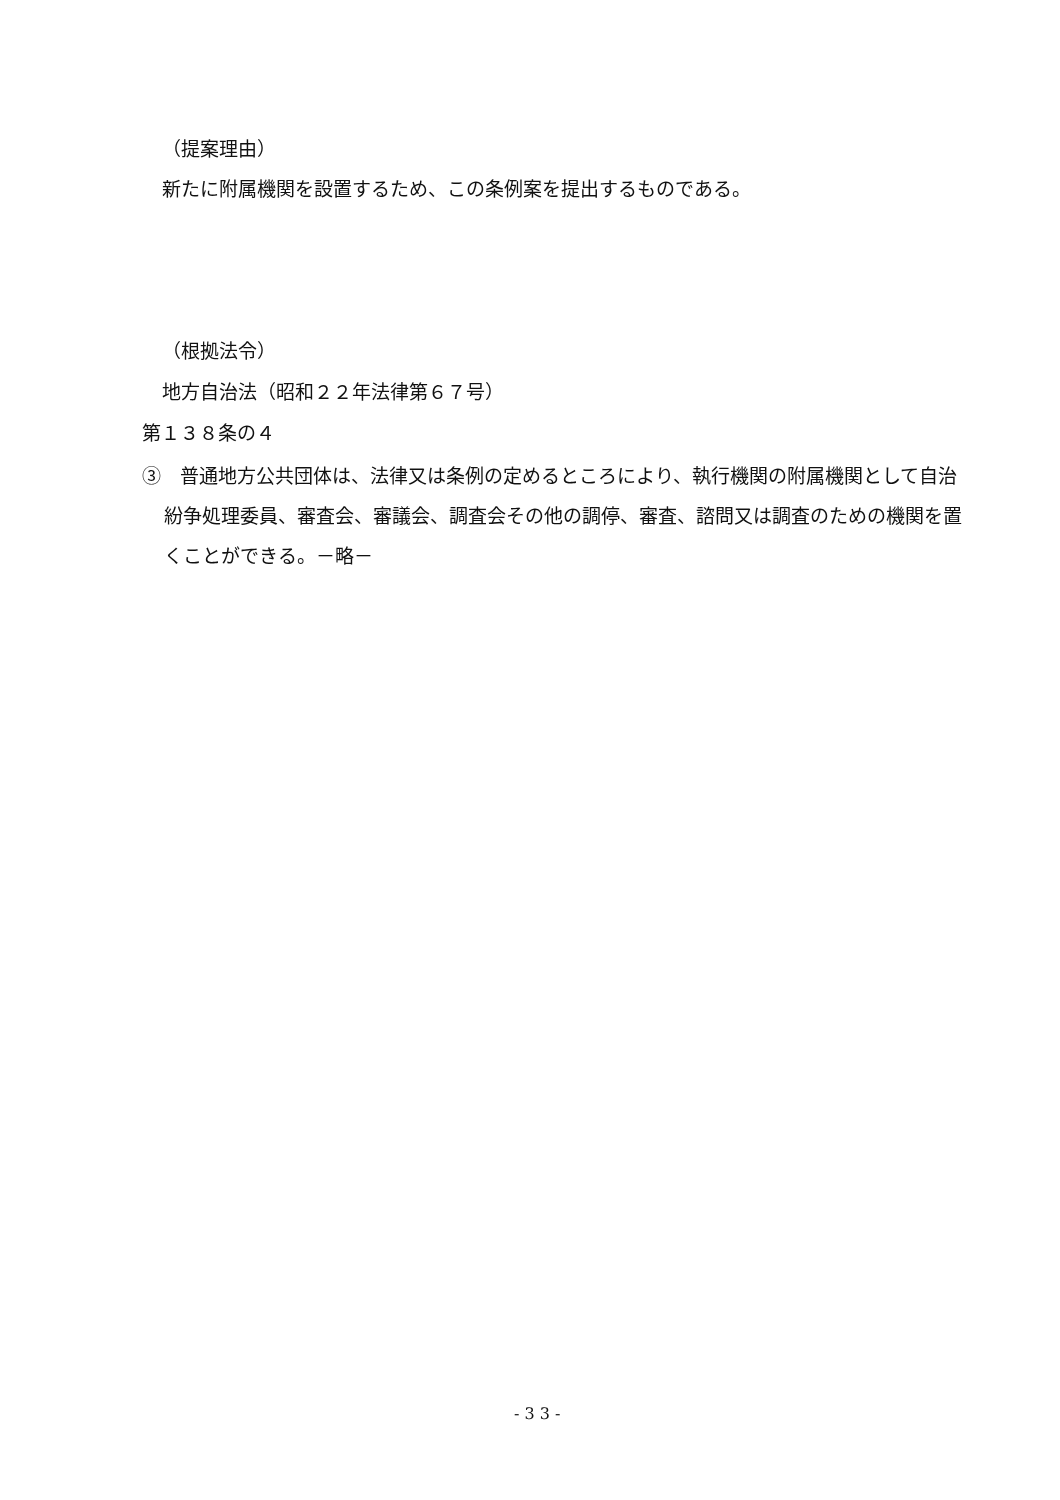（提案理由）
新たに附属機関を設置するため、この条例案を提出するものである。
（根拠法令）
地方自治法（昭和２２年法律第６７号）
第１３８条の４
③　普通地方公共団体は、法律又は条例の定めるところにより、執行機関の附属機関として自治紛争処理委員、審査会、審議会、調査会その他の調停、審査、諮問又は調査のための機関を置くことができる。－略－
- 3 3 -